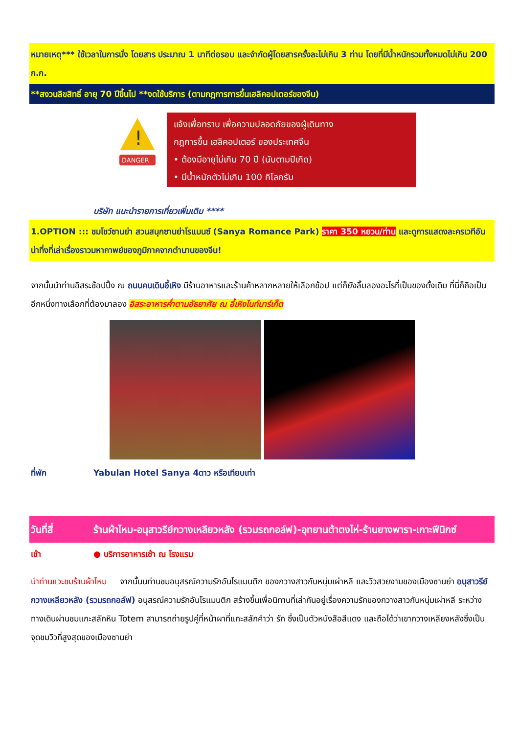หมายเหตุ*** ใช้เวลาในการนั่ง โดยสาร ประมาณ 1 นาทีต่อรอบ และจำกัดผู้โดยสารครั้งละไม่เกิน 3 ท่าน โดยที่มีน้ำหนักรวมทั้งหมดไม่เกิน 200 ก.ก.
**สงวนลิขสิทธิ์ อายุ 70 ปีขึ้นไป **งดใช้บริการ (ตามกฎการการขึ้นเฮลิคอปเตอร์ของจีน)
!
DANGER
แจ้งเพื่อทราบ เพื่อความปลอดภัยของผู้เดินทาง
กฎการขึ้น เฮลิคอปเตอร์ ของประเทศจีน
• ต้องมีอายุไม่เกิน 70 ปี (นับตามปีเกิด)
• มีน้ำหนักตัวไม่เกิน 100 กิโลกรัม
บริษัท แนะนำรายการเที่ยวเพิ่มเติม ****
1.OPTION ::: ชมโชว์ซานย่า สวนสนุกซานย่าโรแมนซ์ (Sanya Romance Park) ราคา 350 หยวน/ท่าน และดูการแสดงละครเวทีอันน่าทึ่งที่เล่าเรื่องราวมหากาพย์ของภูมิภาคจากตำนานของจีน!
จากนั้นนำท่านอิสระช้อปปิ้ง ณ ถนนคนเดินอี้เหิง มีร้านอาหารและร้านค้าหลากหลายให้เลือกช้อป แต่ก็ยังลิ้มลองอะไรที่เป็นของดั้งเดิม ที่นี่ก็ถือเป็นอีกหนึ่งทางเลือกที่ต้องมาลอง อิสระอาหารค่ำตามอัธยาศัย ณ อี้เหิงไนท์มาร์เก็ต
ที่พัก Yabulan Hotel Sanya 4ดาว หรือเทียบเท่า
วันที่สี่ ร้านผ้าไหม-อนุสาวรีย์กวางเหลียวหลัง (รวมรถกอล์ฟ)-อุทยานต้าตงไห่-ร้านยางพารา-เกาะฟีนิกซ์
เช้า ● บริการอาหารเช้า ณ โรงแรม
นำท่านแวะชมร้านผ้าไหม จากนั้นนท่านชมอนุสรณ์ความรักอันโรแมนติก ของกวางสาวกับหนุ่มเผ่าหลี และวิวสวยงามของเมืองซานย่า อนุสาวรีย์กวางเหลียวหลัง (รวมรถกอล์ฟ) อนุสรณ์ความรักอันโรแมนติก สร้างขึ้นเพื่อนิทานที่เล่ากันอยู่เรื่องความรักของกวางสาวกับหนุ่มเผ่าหลี ระหว่างทางเดินผ่านชมแกะสลักหิน Totem สามารถถ่ายรูปคู่ที่หน้าผาที่แกะสลักคำว่า รัก ซึ่งเป็นตัวหนังสือสีแดง และถือได้ว่าเขากวางเหลียงหลังซึ่งเป็นจุดชมวิวที่สูงสุดของเมืองซานย่า